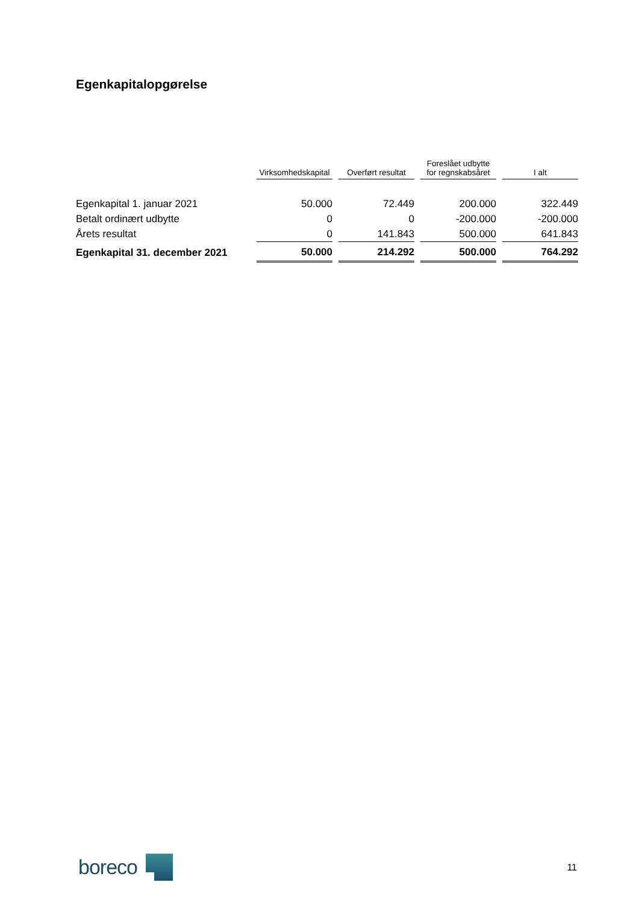Egenkapitalopgørelse
| | Virksomhedskapital | Overført resultat | Foreslået udbytte for regnskabsåret | I alt |
| --- | --- | --- | --- | --- |
| Egenkapital 1. januar 2021 | 50.000 | 72.449 | 200.000 | 322.449 |
| Betalt ordinært udbytte | 0 | 0 | -200.000 | -200.000 |
| Årets resultat | 0 | 141.843 | 500.000 | 641.843 |
| Egenkapital 31. december 2021 | 50.000 | 214.292 | 500.000 | 764.292 |
boreco
11